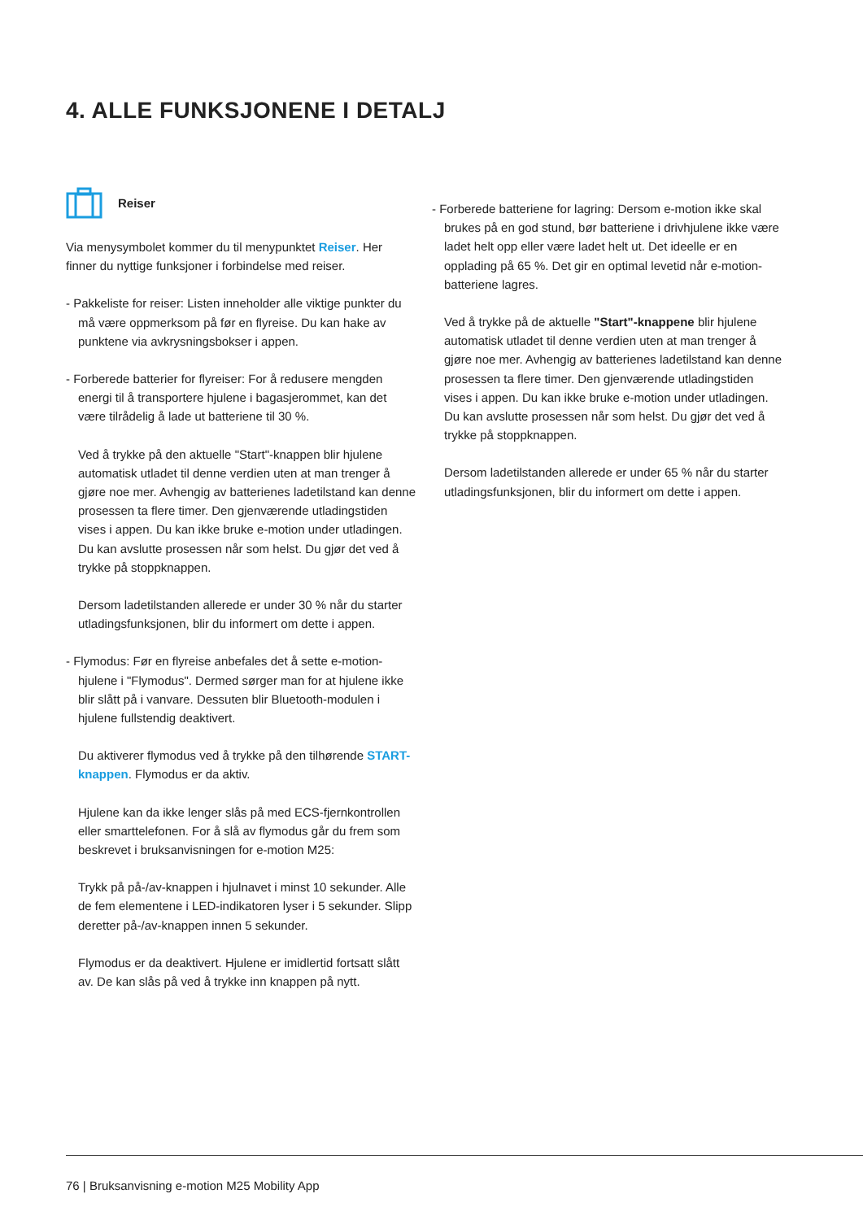4. ALLE FUNKSJONENE I DETALJ
Reiser
Via menysymbolet kommer du til menypunktet Reiser. Her finner du nyttige funksjoner i forbindelse med reiser.
- Pakkeliste for reiser: Listen inneholder alle viktige punkter du må være oppmerksom på før en flyreise. Du kan hake av punktene via avkrysningsbokser i appen.
- Forberede batterier for flyreiser: For å redusere mengden energi til å transportere hjulene i bagasjerommet, kan det være tilrådelig å lade ut batteriene til 30 %.
Ved å trykke på den aktuelle "Start"-knappen blir hjulene automatisk utladet til denne verdien uten at man trenger å gjøre noe mer. Avhengig av batterienes ladetilstand kan denne prosessen ta flere timer. Den gjenværende utladingstiden vises i appen. Du kan ikke bruke e-motion under utladingen. Du kan avslutte prosessen når som helst. Du gjør det ved å trykke på stoppknappen.
Dersom ladetilstanden allerede er under 30 % når du starter utladingsfunksjonen, blir du informert om dette i appen.
- Flymodus: Før en flyreise anbefales det å sette e-motion-hjulene i "Flymodus". Dermed sørger man for at hjulene ikke blir slått på i vanvare. Dessuten blir Bluetooth-modulen i hjulene fullstendig deaktivert.
Du aktiverer flymodus ved å trykke på den tilhørende START-knappen. Flymodus er da aktiv.
Hjulene kan da ikke lenger slås på med ECS-fjernkontrollen eller smarttelefonen. For å slå av flymodus går du frem som beskrevet i bruksanvisningen for e-motion M25:
Trykk på på-/av-knappen i hjulnavet i minst 10 sekunder. Alle de fem elementene i LED-indikatoren lyser i 5 sekunder. Slipp deretter på-/av-knappen innen 5 sekunder.
Flymodus er da deaktivert. Hjulene er imidlertid fortsatt slått av. De kan slås på ved å trykke inn knappen på nytt.
- Forberede batteriene for lagring: Dersom e-motion ikke skal brukes på en god stund, bør batteriene i drivhjulene ikke være ladet helt opp eller være ladet helt ut. Det ideelle er en opplading på 65 %. Det gir en optimal levetid når e-motion-batteriene lagres.
Ved å trykke på de aktuelle "Start"-knappene blir hjulene automatisk utladet til denne verdien uten at man trenger å gjøre noe mer. Avhengig av batterienes ladetilstand kan denne prosessen ta flere timer. Den gjenværende utladingstiden vises i appen. Du kan ikke bruke e-motion under utladingen. Du kan avslutte prosessen når som helst. Du gjør det ved å trykke på stoppknappen.
Dersom ladetilstanden allerede er under 65 % når du starter utladingsfunksjonen, blir du informert om dette i appen.
76 | Bruksanvisning e-motion M25 Mobility App